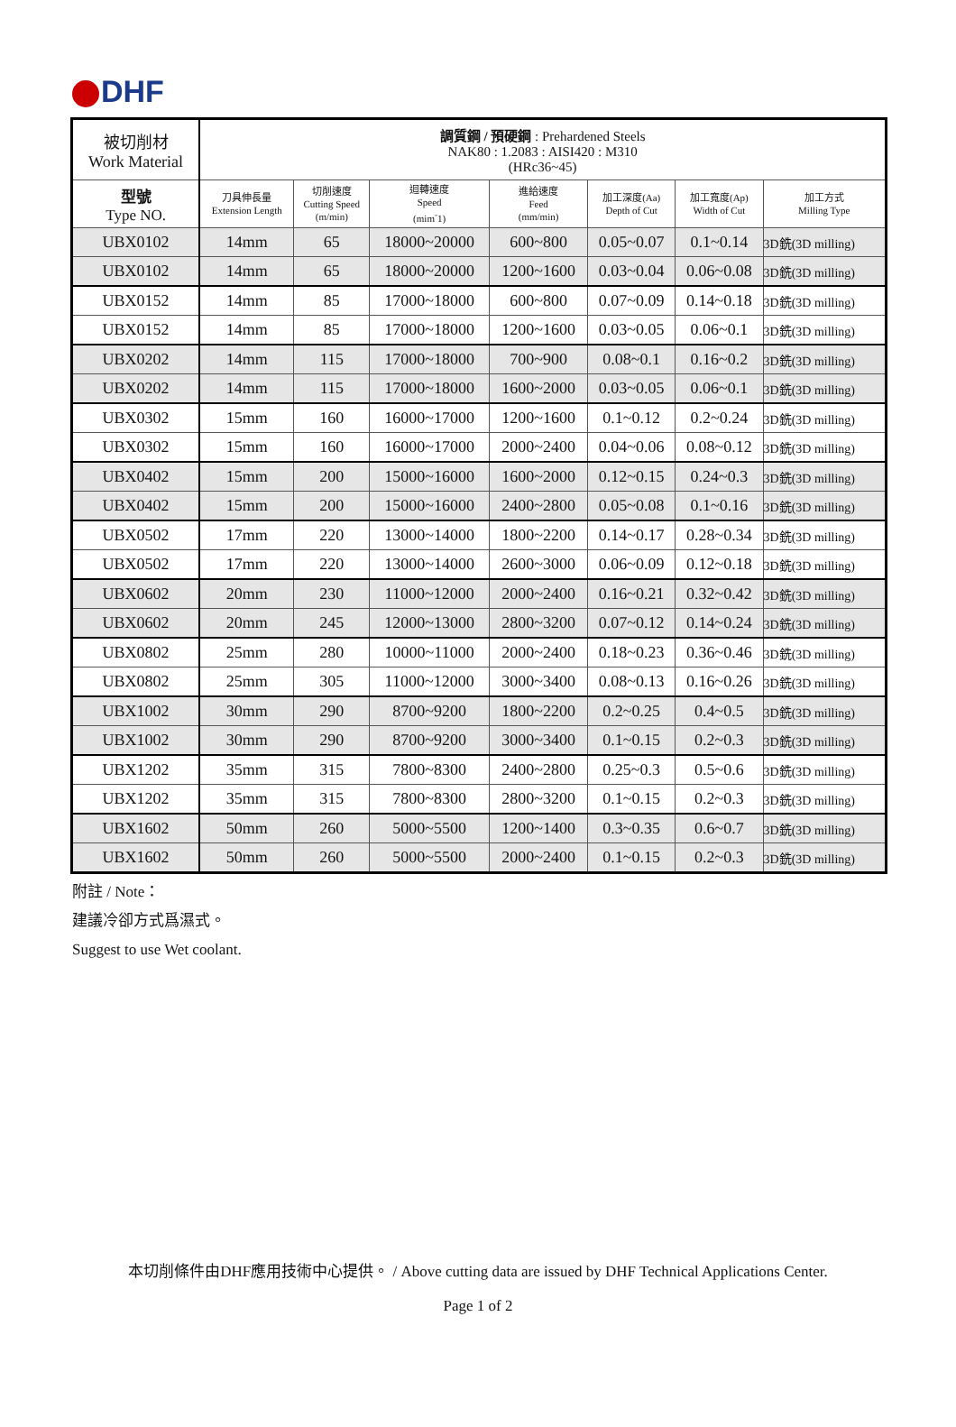DHF
| 被切削材 Work Material | 調質鋼 / 預硬鋼 : Prehardened Steels NAK80 : 1.2083 : AISI420 : M310 (HRc36~45) | | | | | | |
| --- | --- | --- | --- | --- | --- | --- | --- |
| 型號 Type NO. | 刀具伸長量 Extension Length | 切削速度 Cutting Speed (m/min) | 迴轉速度 Speed (mim<sup>-</sup>1) | 進給速度 Feed (mm/min) | 加工深度(Aa) Depth of Cut | 加工寬度(Ap) Width of Cut | 加工方式 Milling Type |
| UBX0102 | 14mm | 65 | 18000~20000 | 600~800 | 0.05~0.07 | 0.1~0.14 | 3D銑(3D milling) |
| UBX0102 | 14mm | 65 | 18000~20000 | 1200~1600 | 0.03~0.04 | 0.06~0.08 | 3D銑(3D milling) |
| UBX0152 | 14mm | 85 | 17000~18000 | 600~800 | 0.07~0.09 | 0.14~0.18 | 3D銑(3D milling) |
| UBX0152 | 14mm | 85 | 17000~18000 | 1200~1600 | 0.03~0.05 | 0.06~0.1 | 3D銑(3D milling) |
| UBX0202 | 14mm | 115 | 17000~18000 | 700~900 | 0.08~0.1 | 0.16~0.2 | 3D銑(3D milling) |
| UBX0202 | 14mm | 115 | 17000~18000 | 1600~2000 | 0.03~0.05 | 0.06~0.1 | 3D銑(3D milling) |
| UBX0302 | 15mm | 160 | 16000~17000 | 1200~1600 | 0.1~0.12 | 0.2~0.24 | 3D銑(3D milling) |
| UBX0302 | 15mm | 160 | 16000~17000 | 2000~2400 | 0.04~0.06 | 0.08~0.12 | 3D銑(3D milling) |
| UBX0402 | 15mm | 200 | 15000~16000 | 1600~2000 | 0.12~0.15 | 0.24~0.3 | 3D銑(3D milling) |
| UBX0402 | 15mm | 200 | 15000~16000 | 2400~2800 | 0.05~0.08 | 0.1~0.16 | 3D銑(3D milling) |
| UBX0502 | 17mm | 220 | 13000~14000 | 1800~2200 | 0.14~0.17 | 0.28~0.34 | 3D銑(3D milling) |
| UBX0502 | 17mm | 220 | 13000~14000 | 2600~3000 | 0.06~0.09 | 0.12~0.18 | 3D銑(3D milling) |
| UBX0602 | 20mm | 230 | 11000~12000 | 2000~2400 | 0.16~0.21 | 0.32~0.42 | 3D銑(3D milling) |
| UBX0602 | 20mm | 245 | 12000~13000 | 2800~3200 | 0.07~0.12 | 0.14~0.24 | 3D銑(3D milling) |
| UBX0802 | 25mm | 280 | 10000~11000 | 2000~2400 | 0.18~0.23 | 0.36~0.46 | 3D銑(3D milling) |
| UBX0802 | 25mm | 305 | 11000~12000 | 3000~3400 | 0.08~0.13 | 0.16~0.26 | 3D銑(3D milling) |
| UBX1002 | 30mm | 290 | 8700~9200 | 1800~2200 | 0.2~0.25 | 0.4~0.5 | 3D銑(3D milling) |
| UBX1002 | 30mm | 290 | 8700~9200 | 3000~3400 | 0.1~0.15 | 0.2~0.3 | 3D銑(3D milling) |
| UBX1202 | 35mm | 315 | 7800~8300 | 2400~2800 | 0.25~0.3 | 0.5~0.6 | 3D銑(3D milling) |
| UBX1202 | 35mm | 315 | 7800~8300 | 2800~3200 | 0.1~0.15 | 0.2~0.3 | 3D銑(3D milling) |
| UBX1602 | 50mm | 260 | 5000~5500 | 1200~1400 | 0.3~0.35 | 0.6~0.7 | 3D銑(3D milling) |
| UBX1602 | 50mm | 260 | 5000~5500 | 2000~2400 | 0.1~0.15 | 0.2~0.3 | 3D銑(3D milling) |
附註 / Note：
建議冷卻方式爲濕式。
Suggest to use Wet coolant.
本切削條件由DHF應用技術中心提供。 / Above cutting data are issued by DHF Technical Applications Center.
Page 1 of 2